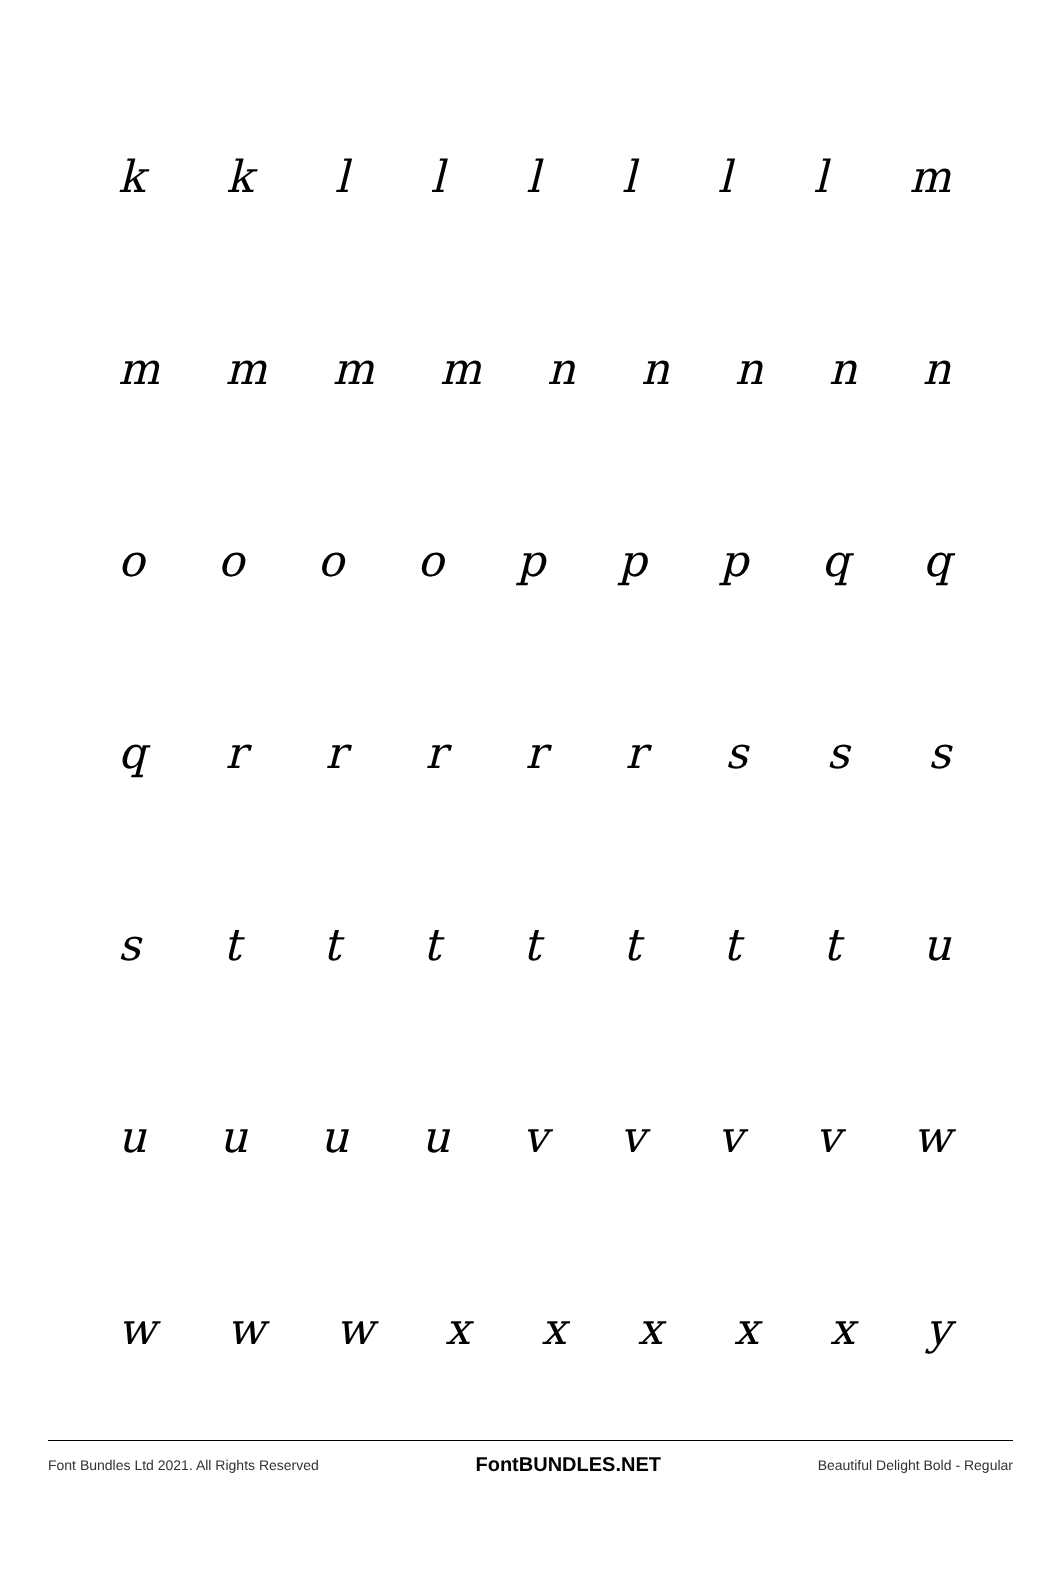kkllllllm
mmmmnnnnn
oooopppqq
qrrrrrsss
stttttttu
uuuuvvvvw
wwwxxxxxy
Font Bundles Ltd 2021. All Rights Reserved FontBUNDLES.NET Beautiful Delight Bold - Regular